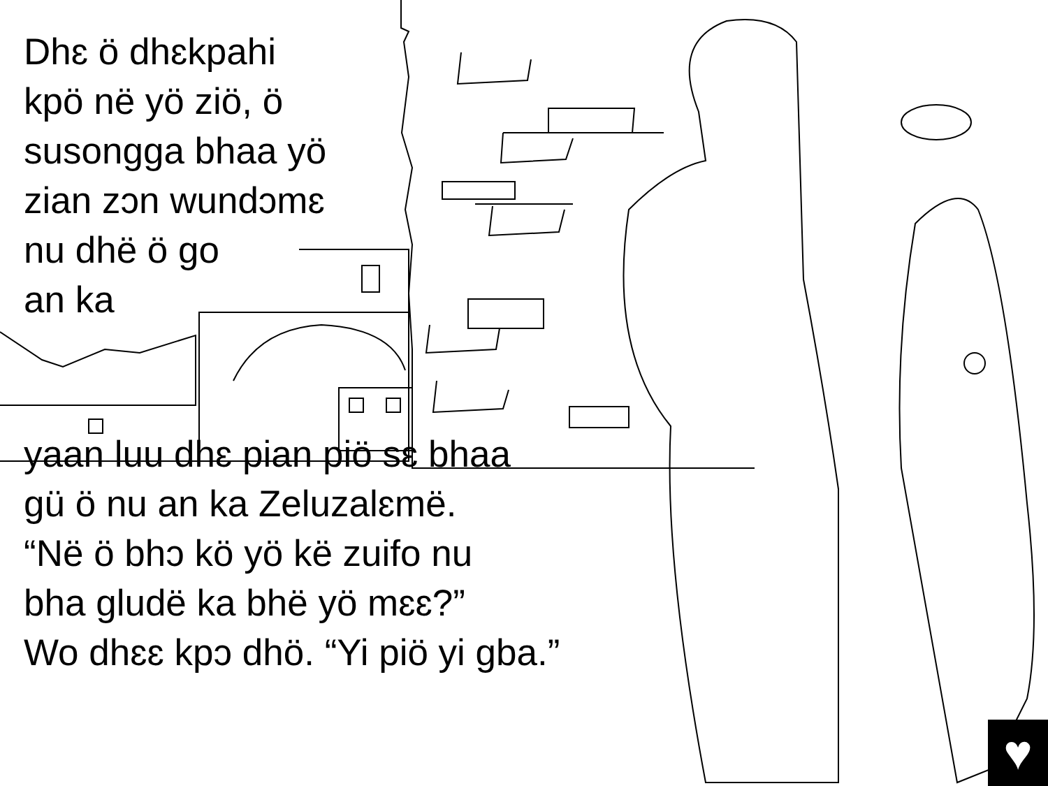Dhɛ ö dhɛkpahi
kpö në yö ziö, ö
susongga bhaa yö
zian zɔn wundɔmɛ
nu dhë ö go
an ka
yaan luu dhɛ pian piö sɛ bhaa
gü ö nu an ka Zeluzalɛmë.
“Në ö bhɔ kö yö kë zuifo nu
bha gludë ka bhë yö mɛɛ?”
Wo dhɛɛ kpɔ dhö. “Yi piö yi gba.”
♥